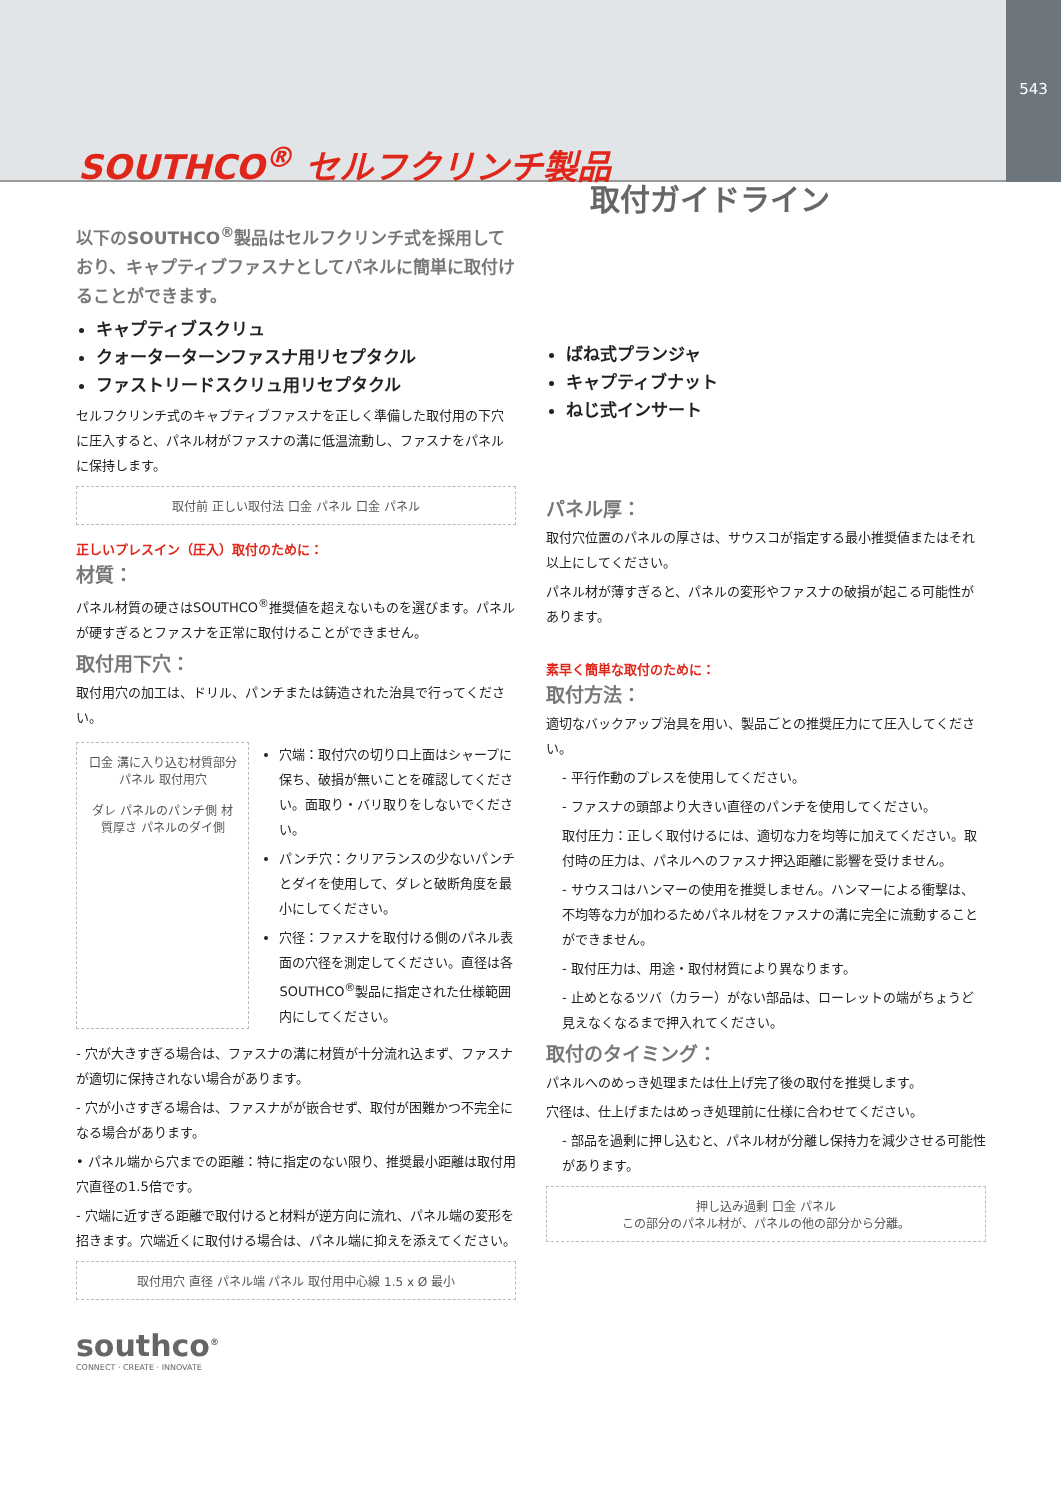SOUTHCO<sup>®</sup> セルフクリンチ製品
543
取付ガイドライン
以下のSOUTHCO<sup>®</sup>製品はセルフクリンチ式を採用しており、キャプティブファスナとしてパネルに簡単に取付けることができます。
キャプティブスクリュ
クォーターターンファスナ用リセプタクル
ファストリードスクリュ用リセプタクル
セルフクリンチ式のキャプティブファスナを正しく準備した取付用の下穴に圧入すると、パネル材がファスナの溝に低温流動し、ファスナをパネルに保持します。
取付前 正しい取付法 口金 パネル 口金 パネル
正しいプレスイン（圧入）取付のために：
材質：
パネル材質の硬さはSOUTHCO<sup>®</sup>推奨値を超えないものを選びます。パネルが硬すぎるとファスナを正常に取付けることができません。
取付用下穴：
取付用穴の加工は、ドリル、パンチまたは鋳造された治具で行ってください。
口金 溝に入り込む材質部分 パネル 取付用穴
ダレ パネルのパンチ側 材質厚さ パネルのダイ側
穴端：取付穴の切り口上面はシャープに保ち、破損が無いことを確認してください。面取り・バリ取りをしないでください。
パンチ穴：クリアランスの少ないパンチとダイを使用して、ダレと破断角度を最小にしてください。
穴径：ファスナを取付ける側のパネル表面の穴径を測定してください。直径は各SOUTHCO<sup>®</sup>製品に指定された仕様範囲内にしてください。
- 穴が大きすぎる場合は、ファスナの溝に材質が十分流れ込まず、ファスナが適切に保持されない場合があります。
- 穴が小さすぎる場合は、ファスナがが嵌合せず、取付が困難かつ不完全になる場合があります。
• パネル端から穴までの距離：特に指定のない限り、推奨最小距離は取付用穴直径の1.5倍です。
- 穴端に近すぎる距離で取付けると材料が逆方向に流れ、パネル端の変形を招きます。穴端近くに取付ける場合は、パネル端に抑えを添えてください。
取付用穴 直径 パネル端 パネル 取付用中心線 1.5 x Ø 最小
ばね式プランジャ
キャプティブナット
ねじ式インサート
パネル厚：
取付穴位置のパネルの厚さは、サウスコが指定する最小推奨値またはそれ以上にしてください。
パネル材が薄すぎると、パネルの変形やファスナの破損が起こる可能性があります。
素早く簡単な取付のために：
取付方法：
適切なバックアップ治具を用い、製品ごとの推奨圧力にて圧入してください。
- 平行作動のプレスを使用してください。
- ファスナの頭部より大きい直径のパンチを使用してください。
取付圧力：正しく取付けるには、適切な力を均等に加えてください。取付時の圧力は、パネルへのファスナ押込距離に影響を受けません。
- サウスコはハンマーの使用を推奨しません。ハンマーによる衝撃は、不均等な力が加わるためパネル材をファスナの溝に完全に流動することができません。
- 取付圧力は、用途・取付材質により異なります。
- 止めとなるツバ（カラー）がない部品は、ローレットの端がちょうど見えなくなるまで押入れてください。
取付のタイミング：
パネルへのめっき処理または仕上げ完了後の取付を推奨します。
穴径は、仕上げまたはめっき処理前に仕様に合わせてください。
- 部品を過剰に押し込むと、パネル材が分離し保持力を減少させる可能性があります。
押し込み過剰 口金 パネル
この部分のパネル材が、パネルの他の部分から分離。
southco<sup>®</sup>
CONNECT · CREATE · INNOVATE